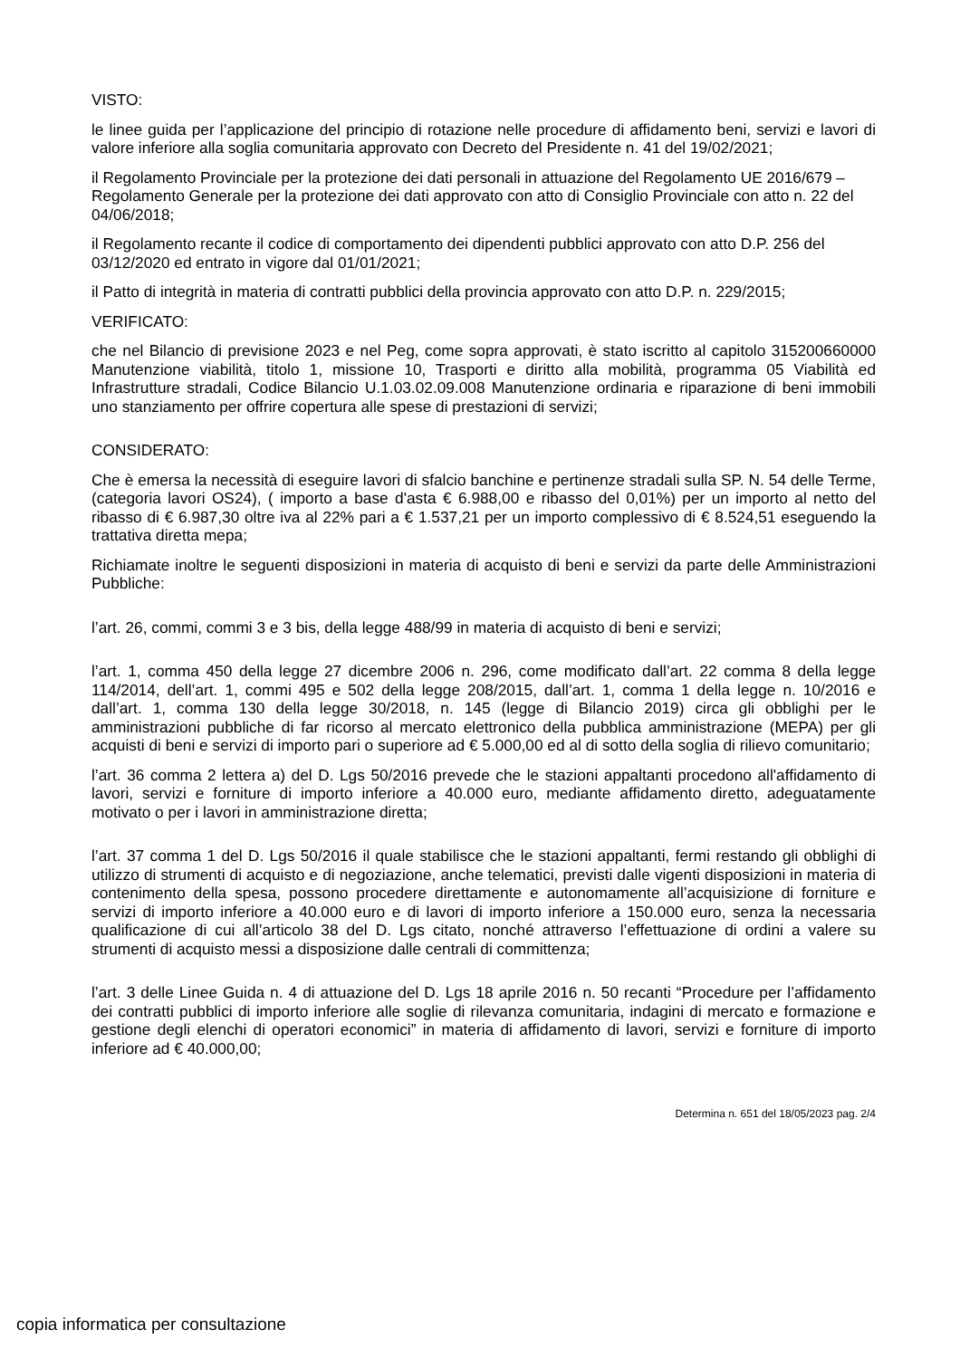VISTO:
le linee guida per l’applicazione del principio di rotazione nelle procedure di affidamento beni, servizi e lavori di valore inferiore alla soglia comunitaria approvato con Decreto del Presidente n. 41 del 19/02/2021;
il Regolamento Provinciale per la protezione dei dati personali in attuazione del Regolamento UE 2016/679 – Regolamento Generale per la protezione dei dati approvato con atto di Consiglio Provinciale con atto n. 22 del 04/06/2018;
il Regolamento recante il codice di comportamento dei dipendenti pubblici approvato con atto D.P. 256 del 03/12/2020 ed entrato in vigore dal 01/01/2021;
il Patto di integrità in materia di contratti pubblici della provincia approvato con atto D.P. n. 229/2015;
VERIFICATO:
che nel Bilancio di previsione 2023 e nel Peg, come sopra approvati, è stato iscritto al capitolo 315200660000 Manutenzione viabilità, titolo 1, missione 10, Trasporti e diritto alla mobilità, programma 05 Viabilità ed Infrastrutture stradali, Codice Bilancio U.1.03.02.09.008 Manutenzione ordinaria e riparazione di beni immobili uno stanziamento per offrire copertura alle spese di prestazioni di servizi;
CONSIDERATO:
Che è emersa la necessità di eseguire lavori di sfalcio banchine e pertinenze stradali sulla SP. N. 54 delle Terme, (categoria lavori OS24), ( importo a base d'asta € 6.988,00 e ribasso del 0,01%) per un importo al netto del ribasso di € 6.987,30 oltre iva al 22% pari a € 1.537,21 per un importo complessivo di € 8.524,51 eseguendo la trattativa diretta mepa;
Richiamate inoltre le seguenti disposizioni in materia di acquisto di beni e servizi da parte delle Amministrazioni Pubbliche:
l’art. 26, commi, commi 3 e 3 bis, della legge 488/99 in materia di acquisto di beni e servizi;
l’art. 1, comma 450 della legge 27 dicembre 2006 n. 296, come modificato dall’art. 22 comma 8 della legge 114/2014, dell’art. 1, commi 495 e 502 della legge 208/2015, dall’art. 1, comma 1 della legge n. 10/2016 e dall’art. 1, comma 130 della legge 30/2018, n. 145 (legge di Bilancio 2019) circa gli obblighi per le amministrazioni pubbliche di far ricorso al mercato elettronico della pubblica amministrazione (MEPA) per gli acquisti di beni e servizi di importo pari o superiore ad € 5.000,00 ed al di sotto della soglia di rilievo comunitario;
l’art. 36 comma 2 lettera a) del D. Lgs 50/2016 prevede che le stazioni appaltanti procedono all'affidamento di lavori, servizi e forniture di importo inferiore a 40.000 euro, mediante affidamento diretto, adeguatamente motivato o per i lavori in amministrazione diretta;
l’art. 37 comma 1 del D. Lgs 50/2016 il quale stabilisce che le stazioni appaltanti, fermi restando gli obblighi di utilizzo di strumenti di acquisto e di negoziazione, anche telematici, previsti dalle vigenti disposizioni in materia di contenimento della spesa, possono procedere direttamente e autonomamente all’acquisizione di forniture e servizi di importo inferiore a 40.000 euro e di lavori di importo inferiore a 150.000 euro, senza la necessaria qualificazione di cui all’articolo 38 del D. Lgs citato, nonché attraverso l’effettuazione di ordini a valere su strumenti di acquisto messi a disposizione dalle centrali di committenza;
l’art. 3 delle Linee Guida n. 4 di attuazione del D. Lgs 18 aprile 2016 n. 50 recanti “Procedure per l’affidamento dei contratti pubblici di importo inferiore alle soglie di rilevanza comunitaria, indagini di mercato e formazione e gestione degli elenchi di operatori economici” in materia di affidamento di lavori, servizi e forniture di importo inferiore ad € 40.000,00;
Determina n. 651 del 18/05/2023 pag. 2/4
copia informatica per consultazione